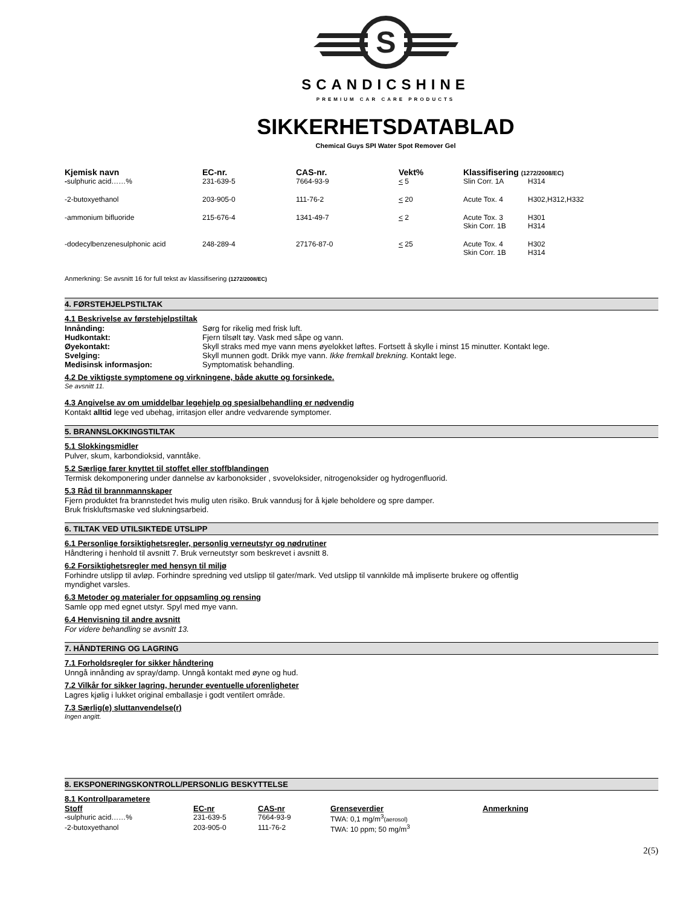S
SCANDICSHINE
PREMIUM CAR CARE PRODUCTS
SIKKERHETSDATABLAD
Chemical Guys SPI Water Spot Remover Gel
| Kjemisk navn | EC-nr. | CAS-nr. | Vekt% | Klassifisering (1272/2008/EC) | |
| --- | --- | --- | --- | --- | --- |
| - sulphuric acid……% | 231-639-5 | 7664-93-9 | < 5 | Slin Corr. 1A | H314 |
| -2-butoxyethanol | 203-905-0 | 111-76-2 | < 20 | Acute Tox. 4 | H302,H312,H332 |
| -ammonium bifluoride | 215-676-4 | 1341-49-7 | < 2 | Acute Tox. 3 Skin Corr. 1B | H301 H314 |
| -dodecylbenzenesulphonic acid | 248-289-4 | 27176-87-0 | < 25 | Acute Tox. 4 Skin Corr. 1B | H302 H314 |
Anmerkning: Se avsnitt 16 for full tekst av klassifisering (1272/2008/EC)
4. FØRSTEHJELPSTILTAK
4.1 Beskrivelse av førstehjelpstiltak
| Innånding: | Sørg for rikelig med frisk luft. |
| Hudkontakt: | Fjern tilsølt tøy. Vask med såpe og vann. |
| Øyekontakt: | Skyll straks med mye vann mens øyelokket løftes. Fortsett å skylle i minst 15 minutter. Kontakt lege. |
| Svelging: | Skyll munnen godt. Drikk mye vann. Ikke fremkall brekning. Kontakt lege. |
| Medisinsk informasjon: | Symptomatisk behandling. |
4.2 De viktigste symptomene og virkningene, både akutte og forsinkede.
Se avsnitt 11.
4.3 Angivelse av om umiddelbar legehjelp og spesialbehandling er nødvendig
Kontakt alltid lege ved ubehag, irritasjon eller andre vedvarende symptomer.
5. BRANNSLOKKINGSTILTAK
5.1 Slokkingsmidler
Pulver, skum, karbondioksid, vanntåke.
5.2 Særlige farer knyttet til stoffet eller stoffblandingen
Termisk dekomponering under dannelse av karbonoksider , svoveloksider, nitrogenoksider og hydrogenfluorid.
5.3 Råd til brannmannskaper
Fjern produktet fra brannstedet hvis mulig uten risiko. Bruk vanndusj for å kjøle beholdere og spre damper.
Bruk friskluftsmaske ved slukningsarbeid.
6. TILTAK VED UTILSIKTEDE UTSLIPP
6.1 Personlige forsiktighetsregler, personlig verneutstyr og nødrutiner
Håndtering i henhold til avsnitt 7. Bruk verneutstyr som beskrevet i avsnitt 8.
6.2 Forsiktighetsregler med hensyn til miljø
Forhindre utslipp til avløp. Forhindre spredning ved utslipp til gater/mark. Ved utslipp til vannkilde må impliserte brukere og offentlig
myndighet varsles.
6.3 Metoder og materialer for oppsamling og rensing
Samle opp med egnet utstyr. Spyl med mye vann.
6.4 Henvisning til andre avsnitt
For videre behandling se avsnitt 13.
7. HÅNDTERING OG LAGRING
7.1 Forholdsregler for sikker håndtering
Unngå innånding av spray/damp. Unngå kontakt med øyne og hud.
7.2 Vilkår for sikker lagring, herunder eventuelle uforenligheter
Lagres kjølig i lukket original emballasje i godt ventilert område.
7.3 Særlig(e) sluttanvendelse(r)
Ingen angitt.
8. EKSPONERINGSKONTROLL/PERSONLIG BESKYTTELSE
8.1 Kontrollparametere
| Stoff | EC-nr | CAS-nr | Grenseverdier | Anmerkning |
| --- | --- | --- | --- | --- |
| - sulphuric acid……% | 231-639-5 | 7664-93-9 | TWA: 0,1 mg/m<sup>3</sup> (aerosol) | |
| -2-butoxyethanol | 203-905-0 | 111-76-2 | TWA: 10 ppm; 50 mg/m<sup>3</sup> | |
2(5)